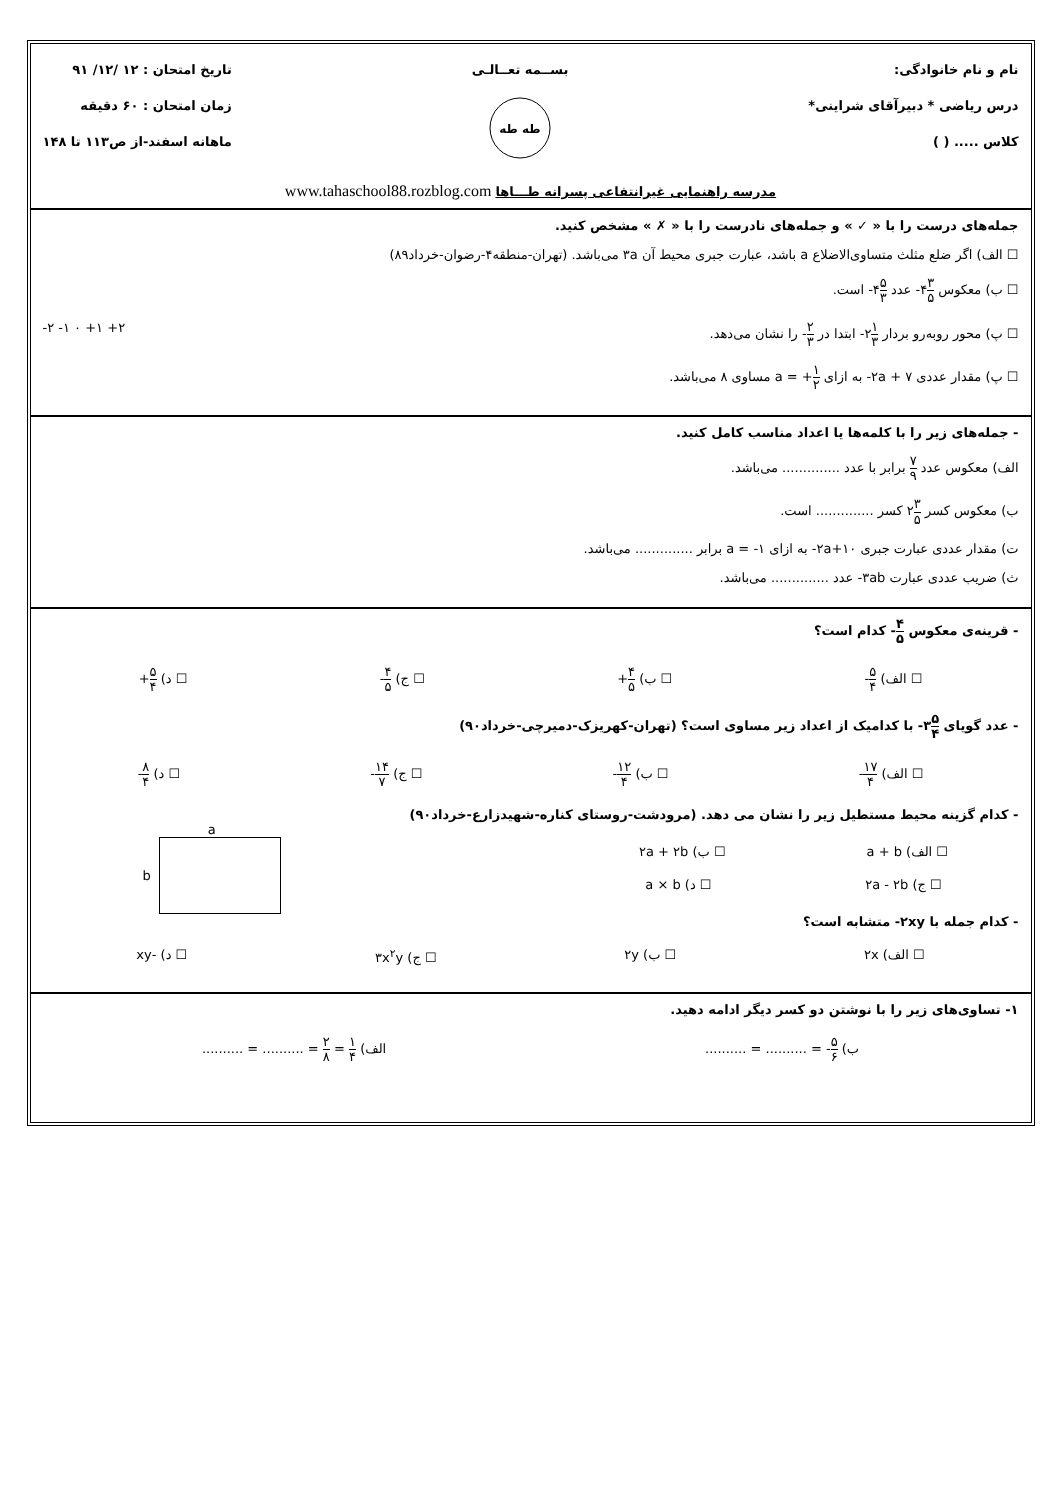نام و نام خانوادگی:
درس ریاضی * دبیرآقای شراینی*
کلاس ..... ( )
بســمه تعــالـی
طه طه
تاریخ امتحان : ۱۲ /۱۲/ ۹۱
زمان امتحان : ۶۰ دقیقه
ماهانه اسفند-از ص۱۱۳ تا ۱۴۸
مدرسه راهنمایی غیرانتفاعی پسرانه طـــاها www.tahaschool88.rozblog.com
جمله‌های درست را با « ✓ » و جمله‌های نادرست را با « ✗ » مشخص کنید.
☐ الف) اگر ضلع مثلث متساوی‌الاضلاع a باشد، عبارت جبری محیط آن ۳a می‌باشد. (تهران-منطقه۴-رضوان-خرداد۸۹)
☐ ب) معکوس ۳ ۵۴- عدد ۵ ۳۴- است.
☐ پ) محور روبه‌رو بردار ۱ ۳۲- ابتدا در ۲ ۳- را نشان می‌دهد. -۲ -۱ ۰ +۱ +۲
☐ پ) مقدار عددی ۷ + ۲a- به ازای ۱ ۲+ = a مساوی ۸ می‌باشد.
- جمله‌های زیر را با کلمه‌ها یا اعداد مناسب کامل کنید.
الف) معکوس عدد ۷ ۹ برابر با عدد .............. می‌باشد.
ب) معکوس کسر ۳ ۵۲ کسر .............. است.
ت) مقدار عددی عبارت جبری ۱۰+۲a- به ازای ۱- = a برابر .............. می‌باشد.
ث) ضریب عددی عبارت ۳ab- عدد .............. می‌باشد.
- قرینه‌ی معکوس ۴ ۵- کدام است؟
☐ الف) ۵ ۴- ☐ ب) ۴ ۵+ ☐ ج) ۴ ۵- ☐ د) ۵ ۴+
- عدد گویای ۵ ۴۳- با کدامیک از اعداد زیر مساوی است؟ (تهران-کهریزک-دمیرچی-خرداد۹۰)
☐ الف) ۱۷ ۴- ☐ ب) ۱۲ ۴- ☐ ج) ۱۴ ۷- ☐ د) ۸ ۴-
- کدام گزینه محیط مستطیل زیر را نشان می دهد. (مرودشت-روستای کناره-شهیدزارع-خرداد۹۰)
☐ الف) a + b ☐ ب) ۲a + ۲b
☐ ج) ۲a - ۲b ☐ د) a × b
a
b
- کدام جمله با ۲xy- متشابه است؟
☐ الف) ۲x ☐ ب) ۲y ☐ ج) ۳x<sup>۲</sup>y ☐ د) -xy
۱- تساوی‌های زیر را با نوشتن دو کسر دیگر ادامه دهید.
ب) ۵ ۶- = .......... = .......... الف) ۱ ۴ = ۲ ۸ = .......... = ..........